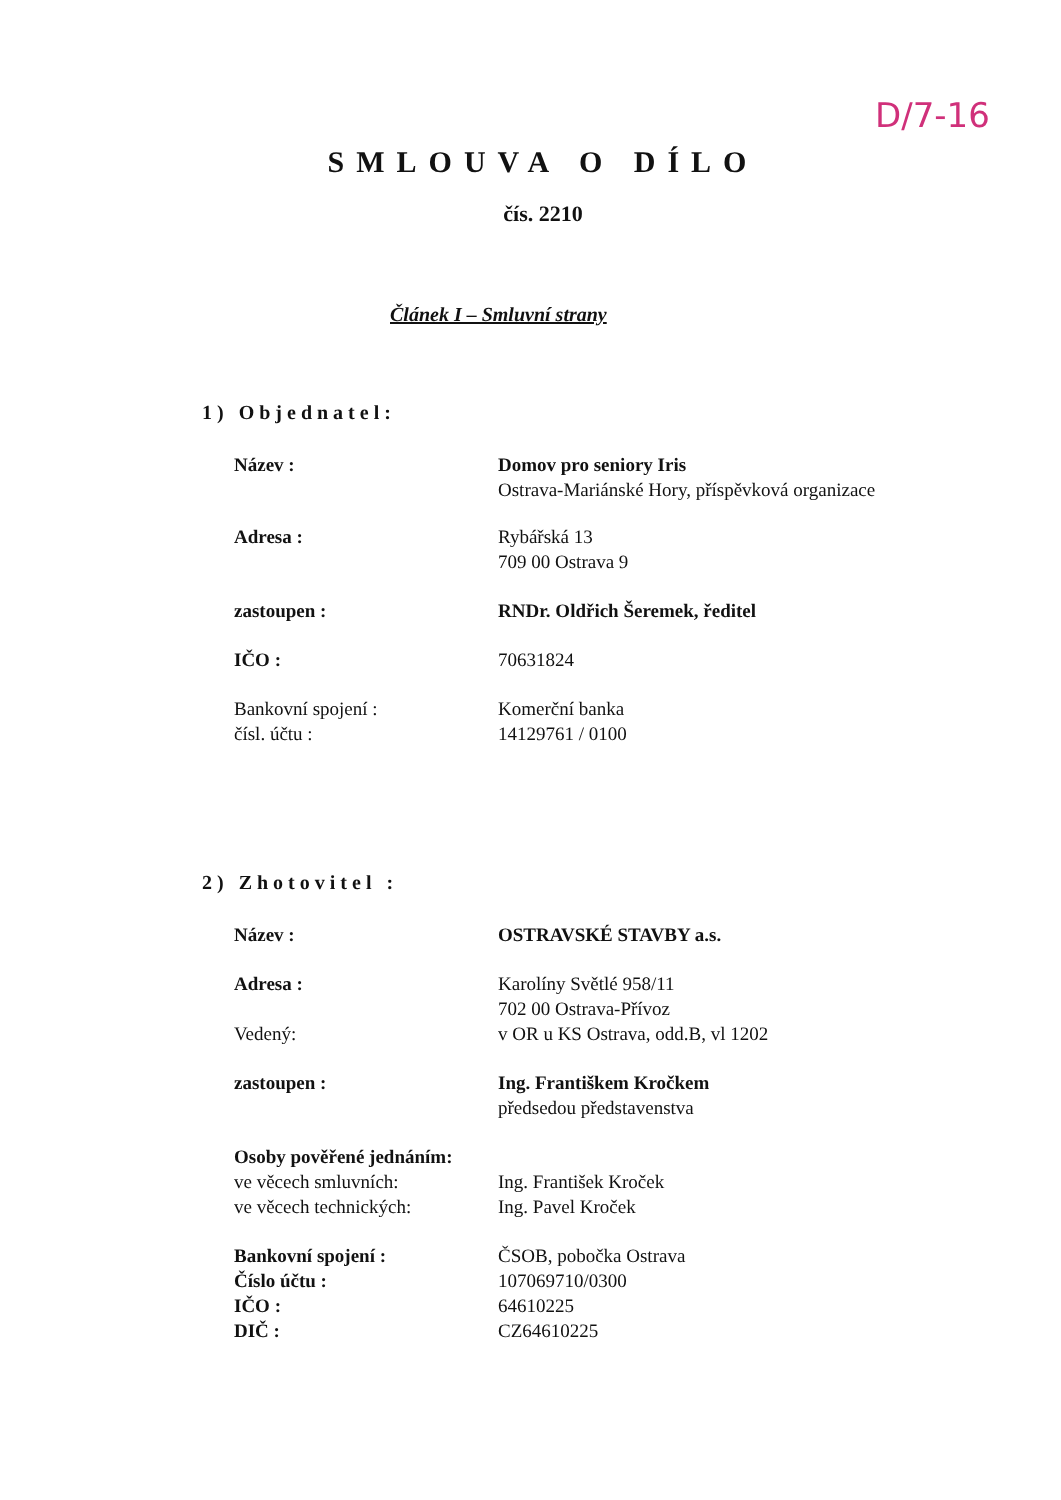D/7-16
SMLOUVA O DÍLO
čís. 2210
Článek I – Smluvní strany
1) Objednatel:
Název : Domov pro seniory Iris
Ostrava-Mariánské Hory, příspěvková organizace
Adresa : Rybářská 13
709 00 Ostrava 9
zastoupen : RNDr. Oldřich Šeremek, ředitel
IČO : 70631824
Bankovní spojení :
čísl. účtu :
Komerční banka
14129761 / 0100
2) Zhotovitel :
Název : OSTRAVSKÉ STAVBY a.s.
Adresa :
Vedený:
Karolíny Světlé 958/11
702 00 Ostrava-Přívoz
v OR u KS Ostrava, odd.B, vl 1202
zastoupen : Ing. Františkem Kročkem
předsedou představenstva
Osoby pověřené jednáním:
ve věcech smluvních:
ve věcech technických:
Ing. František Kroček
Ing. Pavel Kroček
Bankovní spojení :
Číslo účtu :
IČO :
DIČ :
ČSOB, pobočka Ostrava
107069710/0300
64610225
CZ64610225